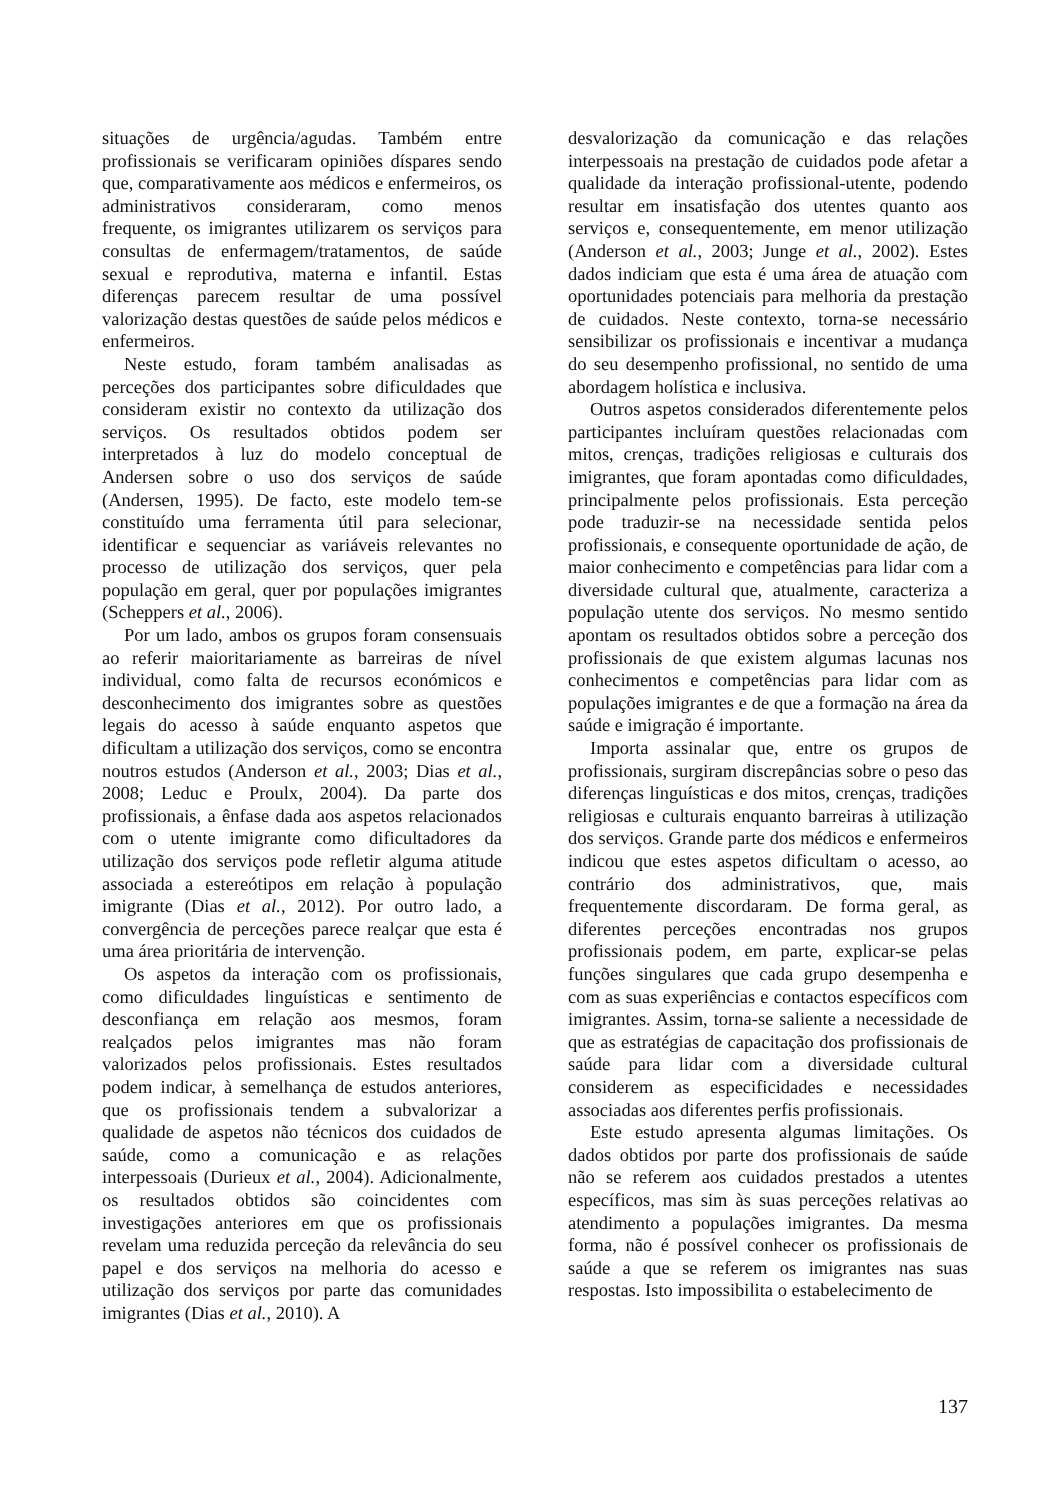situações de urgência/agudas. Também entre profissionais se verificaram opiniões díspares sendo que, comparativamente aos médicos e enfermeiros, os administrativos consideraram, como menos frequente, os imigrantes utilizarem os serviços para consultas de enfermagem/tratamentos, de saúde sexual e reprodutiva, materna e infantil. Estas diferenças parecem resultar de uma possível valorização destas questões de saúde pelos médicos e enfermeiros.
Neste estudo, foram também analisadas as perceções dos participantes sobre dificuldades que consideram existir no contexto da utilização dos serviços. Os resultados obtidos podem ser interpretados à luz do modelo conceptual de Andersen sobre o uso dos serviços de saúde (Andersen, 1995). De facto, este modelo tem-se constituído uma ferramenta útil para selecionar, identificar e sequenciar as variáveis relevantes no processo de utilização dos serviços, quer pela população em geral, quer por populações imigrantes (Scheppers et al., 2006).
Por um lado, ambos os grupos foram consensuais ao referir maioritariamente as barreiras de nível individual, como falta de recursos económicos e desconhecimento dos imigrantes sobre as questões legais do acesso à saúde enquanto aspetos que dificultam a utilização dos serviços, como se encontra noutros estudos (Anderson et al., 2003; Dias et al., 2008; Leduc e Proulx, 2004). Da parte dos profissionais, a ênfase dada aos aspetos relacionados com o utente imigrante como dificultadores da utilização dos serviços pode refletir alguma atitude associada a estereótipos em relação à população imigrante (Dias et al., 2012). Por outro lado, a convergência de perceções parece realçar que esta é uma área prioritária de intervenção.
Os aspetos da interação com os profissionais, como dificuldades linguísticas e sentimento de desconfiança em relação aos mesmos, foram realçados pelos imigrantes mas não foram valorizados pelos profissionais. Estes resultados podem indicar, à semelhança de estudos anteriores, que os profissionais tendem a subvalorizar a qualidade de aspetos não técnicos dos cuidados de saúde, como a comunicação e as relações interpessoais (Durieux et al., 2004). Adicionalmente, os resultados obtidos são coincidentes com investigações anteriores em que os profissionais revelam uma reduzida perceção da relevância do seu papel e dos serviços na melhoria do acesso e utilização dos serviços por parte das comunidades imigrantes (Dias et al., 2010). A
desvalorização da comunicação e das relações interpessoais na prestação de cuidados pode afetar a qualidade da interação profissional-utente, podendo resultar em insatisfação dos utentes quanto aos serviços e, consequentemente, em menor utilização (Anderson et al., 2003; Junge et al., 2002). Estes dados indiciam que esta é uma área de atuação com oportunidades potenciais para melhoria da prestação de cuidados. Neste contexto, torna-se necessário sensibilizar os profissionais e incentivar a mudança do seu desempenho profissional, no sentido de uma abordagem holística e inclusiva.
Outros aspetos considerados diferentemente pelos participantes incluíram questões relacionadas com mitos, crenças, tradições religiosas e culturais dos imigrantes, que foram apontadas como dificuldades, principalmente pelos profissionais. Esta perceção pode traduzir-se na necessidade sentida pelos profissionais, e consequente oportunidade de ação, de maior conhecimento e competências para lidar com a diversidade cultural que, atualmente, caracteriza a população utente dos serviços. No mesmo sentido apontam os resultados obtidos sobre a perceção dos profissionais de que existem algumas lacunas nos conhecimentos e competências para lidar com as populações imigrantes e de que a formação na área da saúde e imigração é importante.
Importa assinalar que, entre os grupos de profissionais, surgiram discrepâncias sobre o peso das diferenças linguísticas e dos mitos, crenças, tradições religiosas e culturais enquanto barreiras à utilização dos serviços. Grande parte dos médicos e enfermeiros indicou que estes aspetos dificultam o acesso, ao contrário dos administrativos, que, mais frequentemente discordaram. De forma geral, as diferentes perceções encontradas nos grupos profissionais podem, em parte, explicar-se pelas funções singulares que cada grupo desempenha e com as suas experiências e contactos específicos com imigrantes. Assim, torna-se saliente a necessidade de que as estratégias de capacitação dos profissionais de saúde para lidar com a diversidade cultural considerem as especificidades e necessidades associadas aos diferentes perfis profissionais.
Este estudo apresenta algumas limitações. Os dados obtidos por parte dos profissionais de saúde não se referem aos cuidados prestados a utentes específicos, mas sim às suas perceções relativas ao atendimento a populações imigrantes. Da mesma forma, não é possível conhecer os profissionais de saúde a que se referem os imigrantes nas suas respostas. Isto impossibilita o estabelecimento de
137